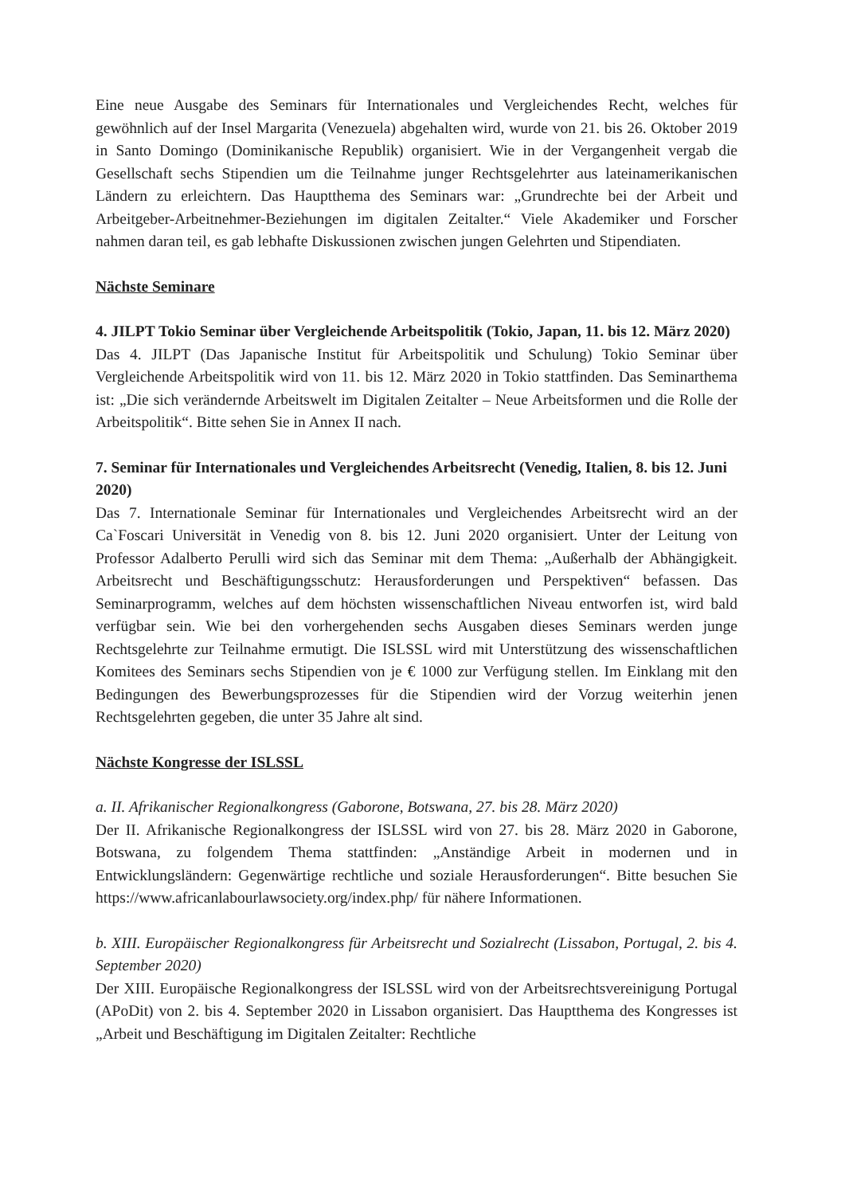Eine neue Ausgabe des Seminars für Internationales und Vergleichendes Recht, welches für gewöhnlich auf der Insel Margarita (Venezuela) abgehalten wird, wurde von 21. bis 26. Oktober 2019 in Santo Domingo (Dominikanische Republik) organisiert. Wie in der Vergangenheit vergab die Gesellschaft sechs Stipendien um die Teilnahme junger Rechtsgelehrter aus lateinamerikanischen Ländern zu erleichtern. Das Hauptthema des Seminars war: „Grundrechte bei der Arbeit und Arbeitgeber-Arbeitnehmer-Beziehungen im digitalen Zeitalter.“ Viele Akademiker und Forscher nahmen daran teil, es gab lebhafte Diskussionen zwischen jungen Gelehrten und Stipendiaten.
Nächste Seminare
4. JILPT Tokio Seminar über Vergleichende Arbeitspolitik (Tokio, Japan, 11. bis 12. März 2020)
Das 4. JILPT (Das Japanische Institut für Arbeitspolitik und Schulung) Tokio Seminar über Vergleichende Arbeitspolitik wird von 11. bis 12. März 2020 in Tokio stattfinden. Das Seminarthema ist: „Die sich verändernde Arbeitswelt im Digitalen Zeitalter – Neue Arbeitsformen und die Rolle der Arbeitspolitik“. Bitte sehen Sie in Annex II nach.
7. Seminar für Internationales und Vergleichendes Arbeitsrecht (Venedig, Italien, 8. bis 12. Juni 2020)
Das 7. Internationale Seminar für Internationales und Vergleichendes Arbeitsrecht wird an der Ca`Foscari Universität in Venedig von 8. bis 12. Juni 2020 organisiert. Unter der Leitung von Professor Adalberto Perulli wird sich das Seminar mit dem Thema: „Außerhalb der Abhängigkeit. Arbeitsrecht und Beschäftigungsschutz: Herausforderungen und Perspektiven“ befassen. Das Seminarprogramm, welches auf dem höchsten wissenschaftlichen Niveau entworfen ist, wird bald verfügbar sein. Wie bei den vorhergehenden sechs Ausgaben dieses Seminars werden junge Rechtsgelehrte zur Teilnahme ermutigt. Die ISLSSL wird mit Unterstützung des wissenschaftlichen Komitees des Seminars sechs Stipendien von je € 1000 zur Verfügung stellen. Im Einklang mit den Bedingungen des Bewerbungsprozesses für die Stipendien wird der Vorzug weiterhin jenen Rechtsgelehrten gegeben, die unter 35 Jahre alt sind.
Nächste Kongresse der ISLSSL
a. II. Afrikanischer Regionalkongress (Gaborone, Botswana, 27. bis 28. März 2020)
Der II. Afrikanische Regionalkongress der ISLSSL wird von 27. bis 28. März 2020 in Gaborone, Botswana, zu folgendem Thema stattfinden: „Anständige Arbeit in modernen und in Entwicklungsländern: Gegenwärtige rechtliche und soziale Herausforderungen“. Bitte besuchen Sie https://www.africanlabourlawsociety.org/index.php/ für nähere Informationen.
b. XIII. Europäischer Regionalkongress für Arbeitsrecht und Sozialrecht (Lissabon, Portugal, 2. bis 4. September 2020)
Der XIII. Europäische Regionalkongress der ISLSSL wird von der Arbeitsrechtsvereinigung Portugal (APoDit) von 2. bis 4. September 2020 in Lissabon organisiert. Das Hauptthema des Kongresses ist „Arbeit und Beschäftigung im Digitalen Zeitalter: Rechtliche